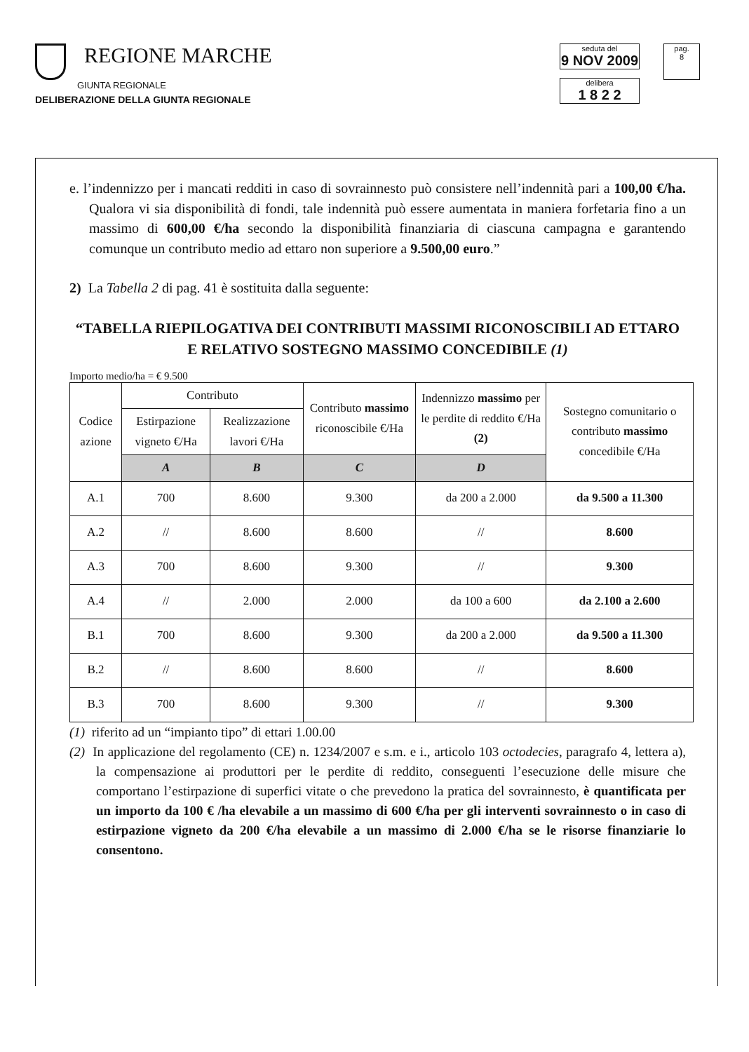REGIONE MARCHE
GIUNTA REGIONALE
seduta del
9 NOV 2009
delibera
1 8 2 2
pag.
8
DELIBERAZIONE DELLA GIUNTA REGIONALE
e. l’indennizzo per i mancati redditi in caso di sovrainnesto può consistere nell’indennità pari a 100,00 €/ha. Qualora vi sia disponibilità di fondi, tale indennità può essere aumentata in maniera forfetaria fino a un massimo di 600,00 €/ha secondo la disponibilità finanziaria di ciascuna campagna e garantendo comunque un contributo medio ad ettaro non superiore a 9.500,00 euro.”
2) La Tabella 2 di pag. 41 è sostituita dalla seguente:
“TABELLA RIEPILOGATIVA DEI CONTRIBUTI MASSIMI RICONOSCIBILI AD ETTARO E RELATIVO SOSTEGNO MASSIMO CONCEDIBILE (1)
Importo medio/ha = € 9.500
| Codice azione | Contributo | | Contributo massimo riconoscibile €/Ha | Indennizzo massimo per le perdite di reddito €/Ha (2) | Sostegno comunitario o contributo massimo concedibile €/Ha |
| --- | --- | --- | --- | --- | --- |
| | Estirpazione vigneto €/Ha | Realizzazione lavori €/Ha | | | |
| | A | B | C | D | |
| A.1 | 700 | 8.600 | 9.300 | da 200 a 2.000 | da 9.500 a 11.300 |
| A.2 | // | 8.600 | 8.600 | // | 8.600 |
| A.3 | 700 | 8.600 | 9.300 | // | 9.300 |
| A.4 | // | 2.000 | 2.000 | da 100 a 600 | da 2.100 a 2.600 |
| B.1 | 700 | 8.600 | 9.300 | da 200 a 2.000 | da 9.500 a 11.300 |
| B.2 | // | 8.600 | 8.600 | // | 8.600 |
| B.3 | 700 | 8.600 | 9.300 | // | 9.300 |
(1) riferito ad un “impianto tipo” di ettari 1.00.00
(2) In applicazione del regolamento (CE) n. 1234/2007 e s.m. e i., articolo 103 octodecies, paragrafo 4, lettera a), la compensazione ai produttori per le perdite di reddito, conseguenti l’esecuzione delle misure che comportano l’estirpazione di superfici vitate o che prevedono la pratica del sovrainnesto, è quantificata per un importo da 100 € /ha elevabile a un massimo di 600 €/ha per gli interventi sovrainnesto o in caso di estirpazione vigneto da 200 €/ha elevabile a un massimo di 2.000 €/ha se le risorse finanziarie lo consentono.